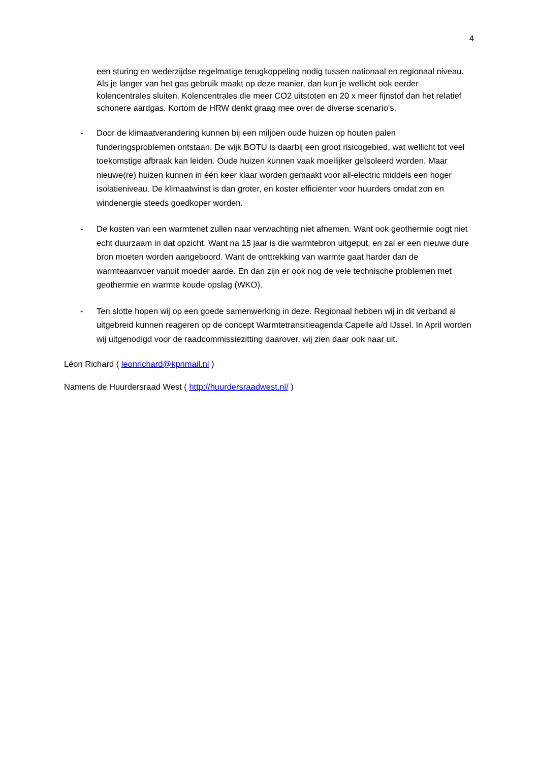4
een sturing en wederzijdse regelmatige terugkoppeling nodig tussen nationaal en regionaal niveau.
Als je langer van het gas gebruik maakt op deze manier, dan kun je wellicht ook eerder kolencentrales sluiten. Kolencentrales die meer CO2 uitstoten en 20 x meer fijnstof dan het relatief schonere aardgas. Kortom de HRW denkt graag mee over de diverse scenario’s.
- Door de klimaatverandering kunnen bij een miljoen oude huizen op houten palen funderingsproblemen ontstaan. De wijk BOTU is daarbij een groot risicogebied, wat wellicht tot veel toekomstige afbraak kan leiden. Oude huizen kunnen vaak moeilijker geïsoleerd worden. Maar nieuwe(re) huizen kunnen in één keer klaar worden gemaakt voor all-electric middels een hoger isolatieniveau. De klimaatwinst is dan groter, en koster efficiënter voor huurders omdat zon en windenergie steeds goedkoper worden.
- De kosten van een warmtenet zullen naar verwachting niet afnemen. Want ook geothermie oogt niet echt duurzaam in dat opzicht. Want na 15 jaar is die warmtebron uitgeput, en zal er een nieuwe dure bron moeten worden aangeboord. Want de onttrekking van warmte gaat harder dan de warmteaanvoer vanuit moeder aarde. En dan zijn er ook nog de vele technische problemen met geothermie en warmte koude opslag (WKO).
- Ten slotte hopen wij op een goede samenwerking in deze. Regionaal hebben wij in dit verband al uitgebreid kunnen reageren op de concept Warmtetransitieagenda Capelle a/d IJssel. In April worden wij uitgenodigd voor de raadcommissiezitting daarover, wij zien daar ook naar uit.
Léon Richard ( leonrichard@kpnmail.nl )
Namens de Huurdersraad West ( http://huurdersraadwest.nl/ )